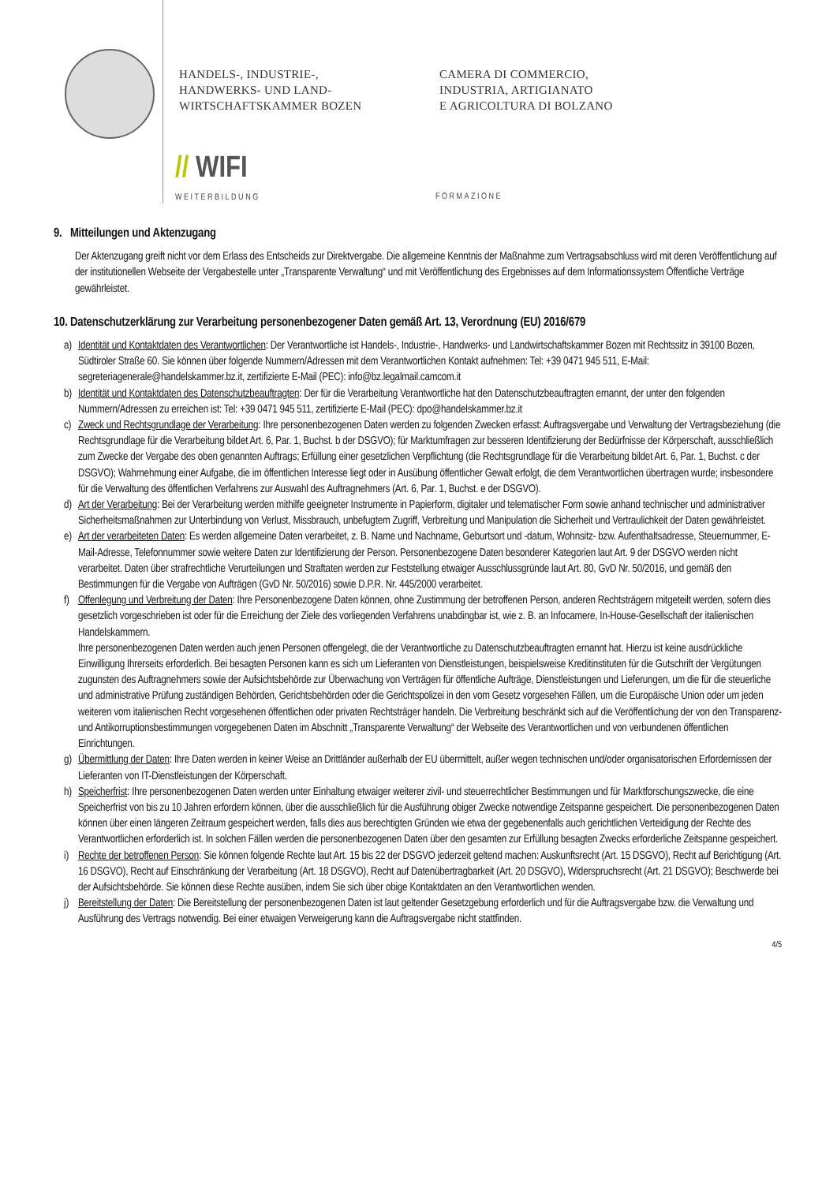HANDELS-, INDUSTRIE-,
HANDWERKS- UND LAND-
WIRTSCHAFTSKAMMER BOZEN
CAMERA DI COMMERCIO,
INDUSTRIA, ARTIGIANATO
E AGRICOLTURA DI BOLZANO
// WIFI
WEITERBILDUNG
FORMAZIONE
9. Mitteilungen und Aktenzugang
Der Aktenzugang greift nicht vor dem Erlass des Entscheids zur Direktvergabe. Die allgemeine Kenntnis der Maßnahme zum Vertragsabschluss wird mit deren Veröffentlichung auf der institutionellen Webseite der Vergabestelle unter „Transparente Verwaltung“ und mit Veröffentlichung des Ergebnisses auf dem Informationssystem Öffentliche Verträge gewährleistet.
10. Datenschutzerklärung zur Verarbeitung personenbezogener Daten gemäß Art. 13, Verordnung (EU) 2016/679
a) Identität und Kontaktdaten des Verantwortlichen: Der Verantwortliche ist Handels-, Industrie-, Handwerks- und Landwirtschaftskammer Bozen mit Rechtssitz in 39100 Bozen, Südtiroler Straße 60. Sie können über folgende Nummern/Adressen mit dem Verantwortlichen Kontakt aufnehmen: Tel: +39 0471 945 511, E-Mail: segreteriagenerale@handelskammer.bz.it, zertifizierte E-Mail (PEC): info@bz.legalmail.camcom.it
b) Identität und Kontaktdaten des Datenschutzbeauftragten: Der für die Verarbeitung Verantwortliche hat den Datenschutzbeauftragten ernannt, der unter den folgenden Nummern/Adressen zu erreichen ist: Tel: +39 0471 945 511, zertifizierte E-Mail (PEC): dpo@handelskammer.bz.it
c) Zweck und Rechtsgrundlage der Verarbeitung: Ihre personenbezogenen Daten werden zu folgenden Zwecken erfasst: Auftragsvergabe und Verwaltung der Vertragsbeziehung (die Rechtsgrundlage für die Verarbeitung bildet Art. 6, Par. 1, Buchst. b der DSGVO); für Marktumfragen zur besseren Identifizierung der Bedürfnisse der Körperschaft, ausschließlich zum Zwecke der Vergabe des oben genannten Auftrags; Erfüllung einer gesetzlichen Verpflichtung (die Rechtsgrundlage für die Verarbeitung bildet Art. 6, Par. 1, Buchst. c der DSGVO); Wahrnehmung einer Aufgabe, die im öffentlichen Interesse liegt oder in Ausübung öffentlicher Gewalt erfolgt, die dem Verantwortlichen übertragen wurde; insbesondere für die Verwaltung des öffentlichen Verfahrens zur Auswahl des Auftragnehmers (Art. 6, Par. 1, Buchst. e der DSGVO).
d) Art der Verarbeitung: Bei der Verarbeitung werden mithilfe geeigneter Instrumente in Papierform, digitaler und telematischer Form sowie anhand technischer und administrativer Sicherheitsmaßnahmen zur Unterbindung von Verlust, Missbrauch, unbefugtem Zugriff, Verbreitung und Manipulation die Sicherheit und Vertraulichkeit der Daten gewährleistet.
e) Art der verarbeiteten Daten: Es werden allgemeine Daten verarbeitet, z. B. Name und Nachname, Geburtsort und -datum, Wohnsitz- bzw. Aufenthaltsadresse, Steuernummer, E-Mail-Adresse, Telefonnummer sowie weitere Daten zur Identifizierung der Person. Personenbezogene Daten besonderer Kategorien laut Art. 9 der DSGVO werden nicht verarbeitet. Daten über strafrechtliche Verurteilungen und Straftaten werden zur Feststellung etwaiger Ausschlussgründe laut Art. 80, GvD Nr. 50/2016, und gemäß den Bestimmungen für die Vergabe von Aufträgen (GvD Nr. 50/2016) sowie D.P.R. Nr. 445/2000 verarbeitet.
f) Offenlegung und Verbreitung der Daten: Ihre Personenbezogene Daten können, ohne Zustimmung der betroffenen Person, anderen Rechtsträgern mitgeteilt werden, sofern dies gesetzlich vorgeschrieben ist oder für die Erreichung der Ziele des vorliegenden Verfahrens unabdingbar ist, wie z. B. an Infocamere, In-House-Gesellschaft der italienischen Handelskammern.
Ihre personenbezogenen Daten werden auch jenen Personen offengelegt, die der Verantwortliche zu Datenschutzbeauftragten ernannt hat. Hierzu ist keine ausdrückliche Einwilligung Ihrerseits erforderlich. Bei besagten Personen kann es sich um Lieferanten von Dienstleistungen, beispielsweise Kreditinstituten für die Gutschrift der Vergütungen zugunsten des Auftragnehmers sowie der Aufsichtsbehörde zur Überwachung von Verträgen für öffentliche Aufträge, Dienstleistungen und Lieferungen, um die für die steuerliche und administrative Prüfung zuständigen Behörden, Gerichtsbehörden oder die Gerichtspolizei in den vom Gesetz vorgesehen Fällen, um die Europäische Union oder um jeden weiteren vom italienischen Recht vorgesehenen öffentlichen oder privaten Rechtsträger handeln. Die Verbreitung beschränkt sich auf die Veröffentlichung der von den Transparenz- und Antikorruptionsbestimmungen vorgegebenen Daten im Abschnitt „Transparente Verwaltung“ der Webseite des Verantwortlichen und von verbundenen öffentlichen Einrichtungen.
g) Übermittlung der Daten: Ihre Daten werden in keiner Weise an Drittländer außerhalb der EU übermittelt, außer wegen technischen und/oder organisatorischen Erfordernissen der Lieferanten von IT-Dienstleistungen der Körperschaft.
h) Speicherfrist: Ihre personenbezogenen Daten werden unter Einhaltung etwaiger weiterer zivil- und steuerrechtlicher Bestimmungen und für Marktforschungszwecke, die eine Speicherfrist von bis zu 10 Jahren erfordern können, über die ausschließlich für die Ausführung obiger Zwecke notwendige Zeitspanne gespeichert. Die personenbezogenen Daten können über einen längeren Zeitraum gespeichert werden, falls dies aus berechtigten Gründen wie etwa der gegebenenfalls auch gerichtlichen Verteidigung der Rechte des Verantwortlichen erforderlich ist. In solchen Fällen werden die personenbezogenen Daten über den gesamten zur Erfüllung besagten Zwecks erforderliche Zeitspanne gespeichert.
i) Rechte der betroffenen Person: Sie können folgende Rechte laut Art. 15 bis 22 der DSGVO jederzeit geltend machen: Auskunftsrecht (Art. 15 DSGVO), Recht auf Berichtigung (Art. 16 DSGVO), Recht auf Einschränkung der Verarbeitung (Art. 18 DSGVO), Recht auf Datenübertragbarkeit (Art. 20 DSGVO), Widerspruchsrecht (Art. 21 DSGVO); Beschwerde bei der Aufsichtsbehörde. Sie können diese Rechte ausüben, indem Sie sich über obige Kontaktdaten an den Verantwortlichen wenden.
j) Bereitstellung der Daten: Die Bereitstellung der personenbezogenen Daten ist laut geltender Gesetzgebung erforderlich und für die Auftragsvergabe bzw. die Verwaltung und Ausführung des Vertrags notwendig. Bei einer etwaigen Verweigerung kann die Auftragsvergabe nicht stattfinden.
4/5